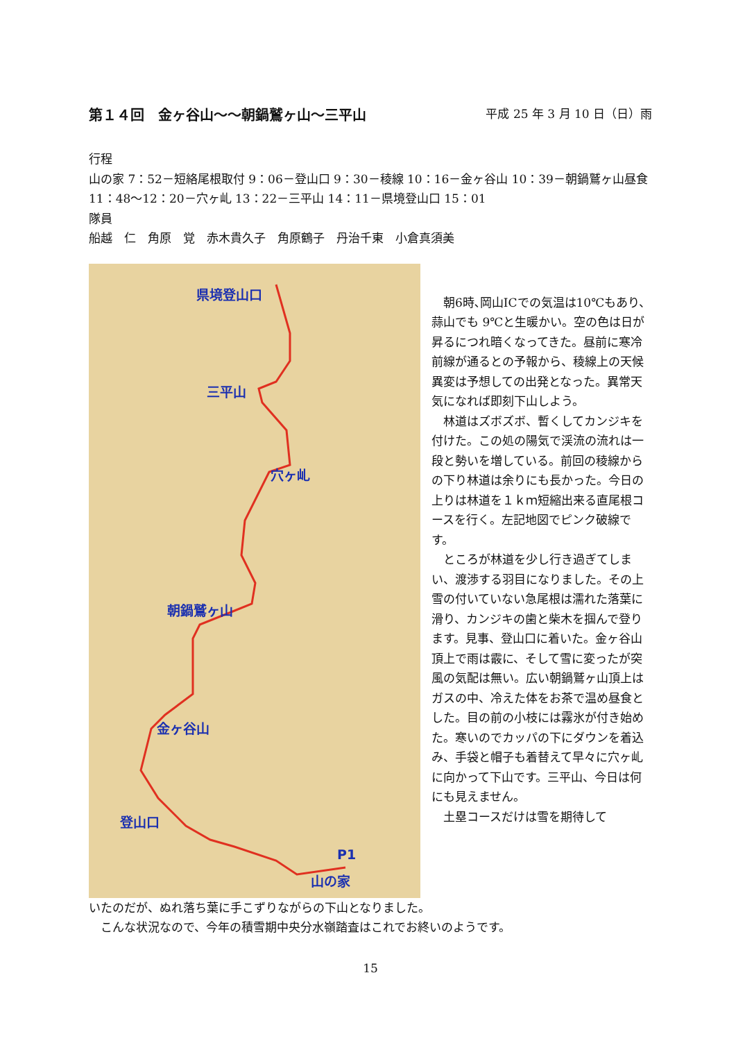第１４回　金ヶ谷山〜〜朝鍋鷲ヶ山〜三平山 平成 25 年 3 月 10 日（日）雨
行程
山の家 7：52－短絡尾根取付 9：06－登山口 9：30－稜線 10：16－金ヶ谷山 10：39－朝鍋鷲ヶ山昼食 11：48〜12：20－穴ヶ乢 13：22－三平山 14：11－県境登山口 15：01
隊員
船越　仁　角原　覚　赤木貴久子　角原鶴子　丹治千東　小倉真須美
県境登山口
三平山
穴ヶ乢
朝鍋鷲ヶ山
金ヶ谷山
登山口
P1
山の家
　朝6時､岡山ICでの気温は10℃もあり、蒜山でも 9℃と生暖かい。空の色は日が昇るにつれ暗くなってきた。昼前に寒冷前線が通るとの予報から、稜線上の天候異変は予想しての出発となった。異常天気になれば即刻下山しよう。
　林道はズボズボ、暫くしてカンジキを付けた。この処の陽気で渓流の流れは一段と勢いを増している。前回の稜線からの下り林道は余りにも長かった。今日の上りは林道を１ｋｍ短縮出来る直尾根コースを行く。左記地図でピンク破線です。
　ところが林道を少し行き過ぎてしまい、渡渉する羽目になりました。その上雪の付いていない急尾根は濡れた落葉に滑り、カンジキの歯と柴木を掴んで登ります。見事、登山口に着いた。金ヶ谷山頂上で雨は霰に、そして雪に変ったが突風の気配は無い。広い朝鍋鷲ヶ山頂上はガスの中、冷えた体をお茶で温め昼食とした。目の前の小枝には霧氷が付き始めた。寒いのでカッパの下にダウンを着込み、手袋と帽子も着替えて早々に穴ヶ乢に向かって下山です。三平山、今日は何にも見えません。
　土塁コースだけは雪を期待して
いたのだが、ぬれ落ち葉に手こずりながらの下山となりました。
　こんな状況なので、今年の積雪期中央分水嶺踏査はこれでお終いのようです。
15